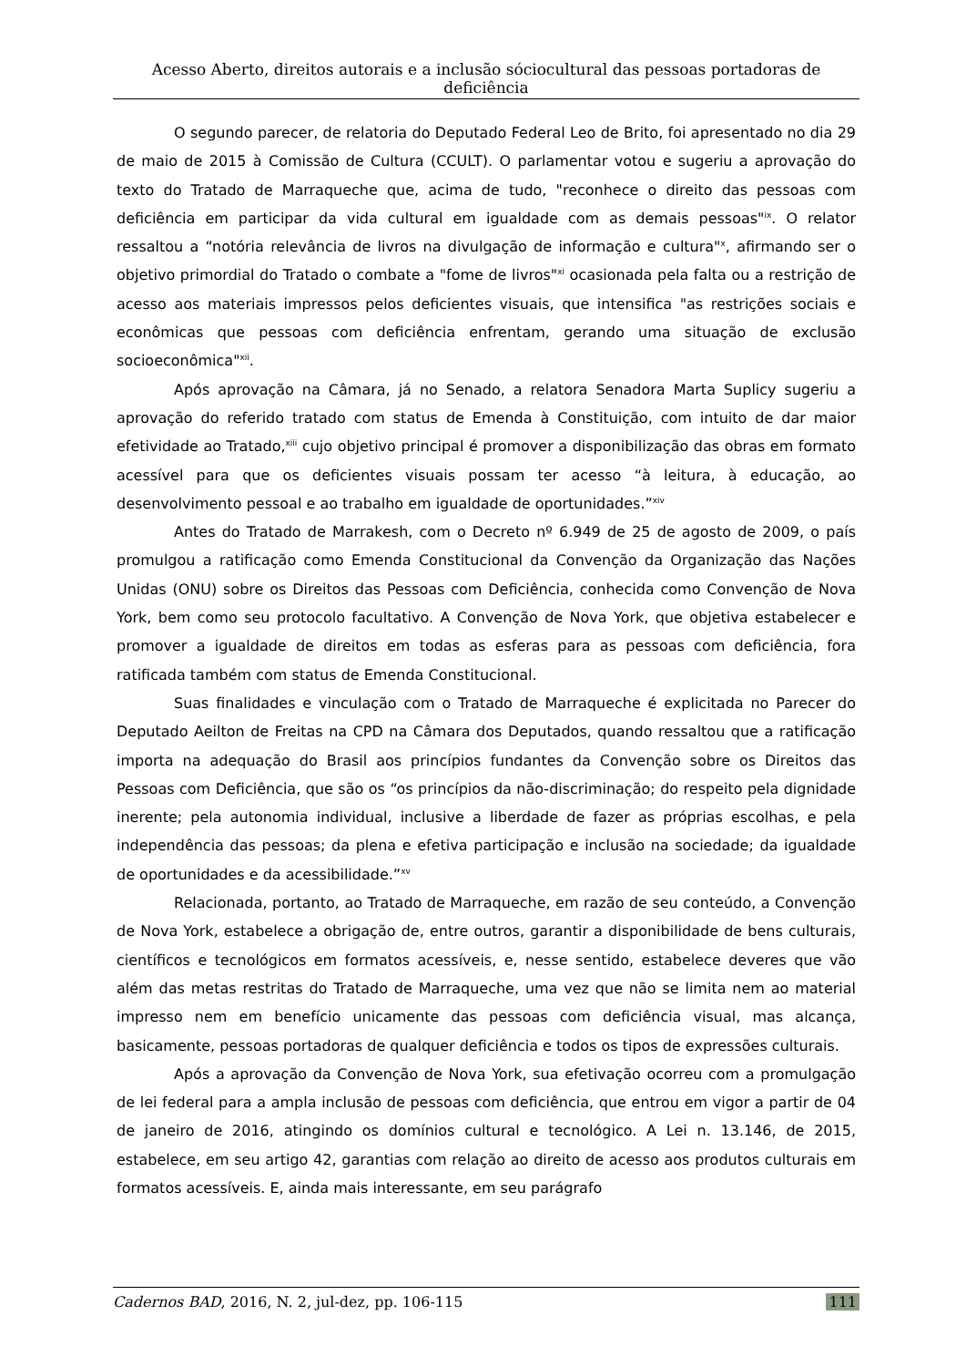Acesso Aberto, direitos autorais e a inclusão sóciocultural das pessoas portadoras de deficiência
O segundo parecer, de relatoria do Deputado Federal Leo de Brito, foi apresentado no dia 29 de maio de 2015 à Comissão de Cultura (CCULT). O parlamentar votou e sugeriu a aprovação do texto do Tratado de Marraqueche que, acima de tudo, "reconhece o direito das pessoas com deficiência em participar da vida cultural em igualdade com as demais pessoas"<sup>ix</sup>. O relator ressaltou a “notória relevância de livros na divulgação de informação e cultura"<sup>x</sup>, afirmando ser o objetivo primordial do Tratado o combate a "fome de livros"<sup>xi</sup> ocasionada pela falta ou a restrição de acesso aos materiais impressos pelos deficientes visuais, que intensifica "as restrições sociais e econômicas que pessoas com deficiência enfrentam, gerando uma situação de exclusão socioeconômica"<sup>xii</sup>.
Após aprovação na Câmara, já no Senado, a relatora Senadora Marta Suplicy sugeriu a aprovação do referido tratado com status de Emenda à Constituição, com intuito de dar maior efetividade ao Tratado,<sup>xiii</sup> cujo objetivo principal é promover a disponibilização das obras em formato acessível para que os deficientes visuais possam ter acesso “à leitura, à educação, ao desenvolvimento pessoal e ao trabalho em igualdade de oportunidades.”<sup>xiv</sup>
Antes do Tratado de Marrakesh, com o Decreto nº 6.949 de 25 de agosto de 2009, o país promulgou a ratificação como Emenda Constitucional da Convenção da Organização das Nações Unidas (ONU) sobre os Direitos das Pessoas com Deficiência, conhecida como Convenção de Nova York, bem como seu protocolo facultativo. A Convenção de Nova York, que objetiva estabelecer e promover a igualdade de direitos em todas as esferas para as pessoas com deficiência, fora ratificada também com status de Emenda Constitucional.
Suas finalidades e vinculação com o Tratado de Marraqueche é explicitada no Parecer do Deputado Aeilton de Freitas na CPD na Câmara dos Deputados, quando ressaltou que a ratificação importa na adequação do Brasil aos princípios fundantes da Convenção sobre os Direitos das Pessoas com Deficiência, que são os “os princípios da não-discriminação; do respeito pela dignidade inerente; pela autonomia individual, inclusive a liberdade de fazer as próprias escolhas, e pela independência das pessoas; da plena e efetiva participação e inclusão na sociedade; da igualdade de oportunidades e da acessibilidade.”<sup>xv</sup>
Relacionada, portanto, ao Tratado de Marraqueche, em razão de seu conteúdo, a Convenção de Nova York, estabelece a obrigação de, entre outros, garantir a disponibilidade de bens culturais, científicos e tecnológicos em formatos acessíveis, e, nesse sentido, estabelece deveres que vão além das metas restritas do Tratado de Marraqueche, uma vez que não se limita nem ao material impresso nem em benefício unicamente das pessoas com deficiência visual, mas alcança, basicamente, pessoas portadoras de qualquer deficiência e todos os tipos de expressões culturais.
Após a aprovação da Convenção de Nova York, sua efetivação ocorreu com a promulgação de lei federal para a ampla inclusão de pessoas com deficiência, que entrou em vigor a partir de 04 de janeiro de 2016, atingindo os domínios cultural e tecnológico. A Lei n. 13.146, de 2015, estabelece, em seu artigo 42, garantias com relação ao direito de acesso aos produtos culturais em formatos acessíveis. E, ainda mais interessante, em seu parágrafo
Cadernos BAD, 2016, N. 2, jul-dez, pp. 106-115 111